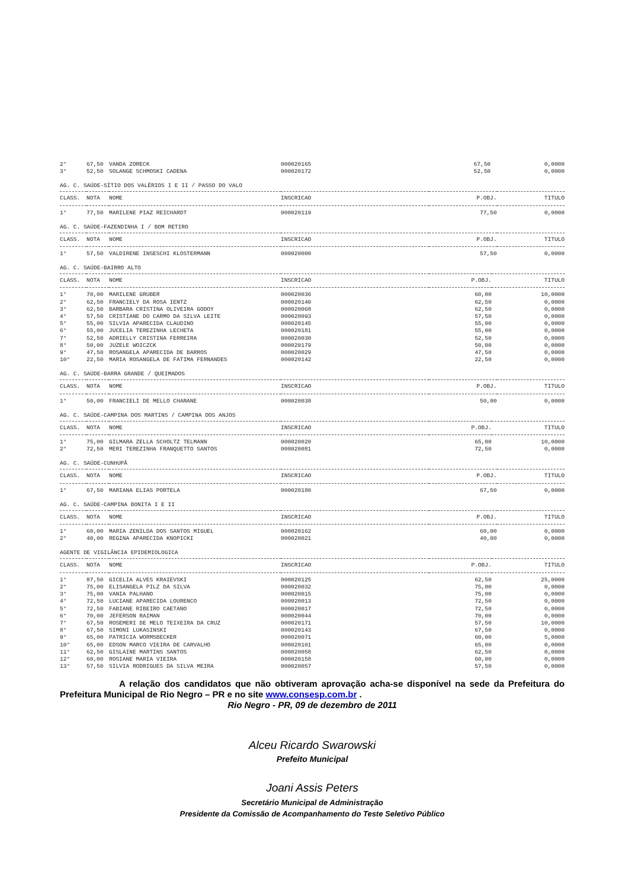| 2° | 67,50 | VANDA ZORECK | 000020165 | 67,50 | 0,0000 |
| 3° | 52,50 | SOLANGE SCHMOSKI CADENA | 000020172 | 52,50 | 0,0000 |
AG. C. SAÚDE-SÍTIO DOS VALÉRIOS I E II / PASSO DO VALO
| CLASS. | NOTA | NOME | INSCRICAO | P.OBJ. | TITULO |
| --- | --- | --- | --- | --- | --- |
| 1° | 77,50 | MARILENE PIAZ REICHARDT | 000020119 | 77,50 | 0,0000 |
AG. C. SAÚDE-FAZENDINHA I / BOM RETIRO
| CLASS. | NOTA | NOME | INSCRICAO | P.OBJ. | TITULO |
| --- | --- | --- | --- | --- | --- |
| 1° | 57,50 | VALDIRENE INSESCHI KLOSTERMANN | 000020000 | 57,50 | 0,0000 |
AG. C. SAÚDE-BAIRRO ALTO
| CLASS. | NOTA | NOME | INSCRICAO | P.OBJ. | TITULO |
| --- | --- | --- | --- | --- | --- |
| 1° | 70,00 | MARILENE GRUBER | 000020036 | 60,00 | 10,0000 |
| 2° | 62,50 | FRANCIELY DA ROSA IENTZ | 000020140 | 62,50 | 0,0000 |
| 3° | 62,50 | BARBARA CRISTINA OLIVEIRA GODOY | 000020068 | 62,50 | 0,0000 |
| 4° | 57,50 | CRISTIANE DO CARMO DA SILVA LEITE | 000020093 | 57,50 | 0,0000 |
| 5° | 55,00 | SILVIA APARECIDA CLAUDINO | 000020145 | 55,00 | 0,0000 |
| 6° | 55,00 | JUCELIA TEREZINHA LECHETA | 000020181 | 55,00 | 0,0000 |
| 7° | 52,50 | ADRIELLY CRISTINA FERREIRA | 000020030 | 52,50 | 0,0000 |
| 8° | 50,00 | JUZELE WOICZCK | 000020179 | 50,00 | 0,0000 |
| 9° | 47,50 | ROSANGELA APARECIDA DE BARROS | 000020029 | 47,50 | 0,0000 |
| 10° | 22,50 | MARIA ROSANGELA DE FATIMA FERNANDES | 000020142 | 22,50 | 0,0000 |
AG. C. SAÚDE-BARRA GRANDE / QUEIMADOS
| CLASS. | NOTA | NOME | INSCRICAO | P.OBJ. | TITULO |
| --- | --- | --- | --- | --- | --- |
| 1° | 50,00 | FRANCIELI DE MELLO CHARANE | 000020038 | 50,00 | 0,0000 |
AG. C. SAÚDE-CAMPINA DOS MARTINS / CAMPINA DOS ANJOS
| CLASS. | NOTA | NOME | INSCRICAO | P.OBJ. | TITULO |
| --- | --- | --- | --- | --- | --- |
| 1° | 75,00 | GILMARA ZELLA SCHOLTZ TELMANN | 000020020 | 65,00 | 10,0000 |
| 2° | 72,50 | MERI TEREZINHA FRANQUETTO SANTOS | 000020081 | 72,50 | 0,0000 |
AG. C. SAÚDE-CUNHUPÃ
| CLASS. | NOTA | NOME | INSCRICAO | P.OBJ. | TITULO |
| --- | --- | --- | --- | --- | --- |
| 1° | 67,50 | MARIANA ELIAS PORTELA | 000020180 | 67,50 | 0,0000 |
AG. C. SAÚDE-CAMPINA BONITA I E II
| CLASS. | NOTA | NOME | INSCRICAO | P.OBJ. | TITULO |
| --- | --- | --- | --- | --- | --- |
| 1° | 60,00 | MARIA ZENILDA DOS SANTOS MIGUEL | 000020162 | 60,00 | 0,0000 |
| 2° | 40,00 | REGINA APARECIDA KNOPICKI | 000020021 | 40,00 | 0,0000 |
AGENTE DE VIGILÂNCIA EPIDEMIOLOGICA
| CLASS. | NOTA | NOME | INSCRICAO | P.OBJ. | TITULO |
| --- | --- | --- | --- | --- | --- |
| 1° | 87,50 | GICELIA ALVES KRAIEVSKI | 000020125 | 62,50 | 25,0000 |
| 2° | 75,00 | ELISANGELA PILZ DA SILVA | 000020032 | 75,00 | 0,0000 |
| 3° | 75,00 | VANIA PALHANO | 000020015 | 75,00 | 0,0000 |
| 4° | 72,50 | LUCIANE APARECIDA LOURENCO | 000020013 | 72,50 | 0,0000 |
| 5° | 72,50 | FABIANE RIBEIRO CAETANO | 000020017 | 72,50 | 0,0000 |
| 6° | 70,00 | JEFERSON RAIMAN | 000020044 | 70,00 | 0,0000 |
| 7° | 67,50 | ROSEMERI DE MELO TEIXEIRA DA CRUZ | 000020171 | 57,50 | 10,0000 |
| 8° | 67,50 | SIMONI LUKASINSKI | 000020143 | 67,50 | 0,0000 |
| 9° | 65,00 | PATRICIA WORMSBECKER | 000020071 | 60,00 | 5,0000 |
| 10° | 65,00 | EDSON MARCO VIEIRA DE CARVALHO | 000020101 | 65,00 | 0,0000 |
| 11° | 62,50 | GISLAINE MARTINS SANTOS | 000020058 | 62,50 | 0,0000 |
| 12° | 60,00 | ROSIANE MARIA VIEIRA | 000020158 | 60,00 | 0,0000 |
| 13° | 57,50 | SILVIA RODRIGUES DA SILVA MEIRA | 000020057 | 57,50 | 0,0000 |
A relação dos candidatos que não obtiveram aprovação acha-se disponível na sede da Prefeitura do Prefeitura Municipal de Rio Negro – PR e no site www.consesp.com.br .
Rio Negro - PR, 09 de dezembro de 2011
Alceu Ricardo Swarowski
Prefeito Municipal
Joani Assis Peters
Secretário Municipal de Administração
Presidente da Comissão de Acompanhamento do Teste Seletivo Público